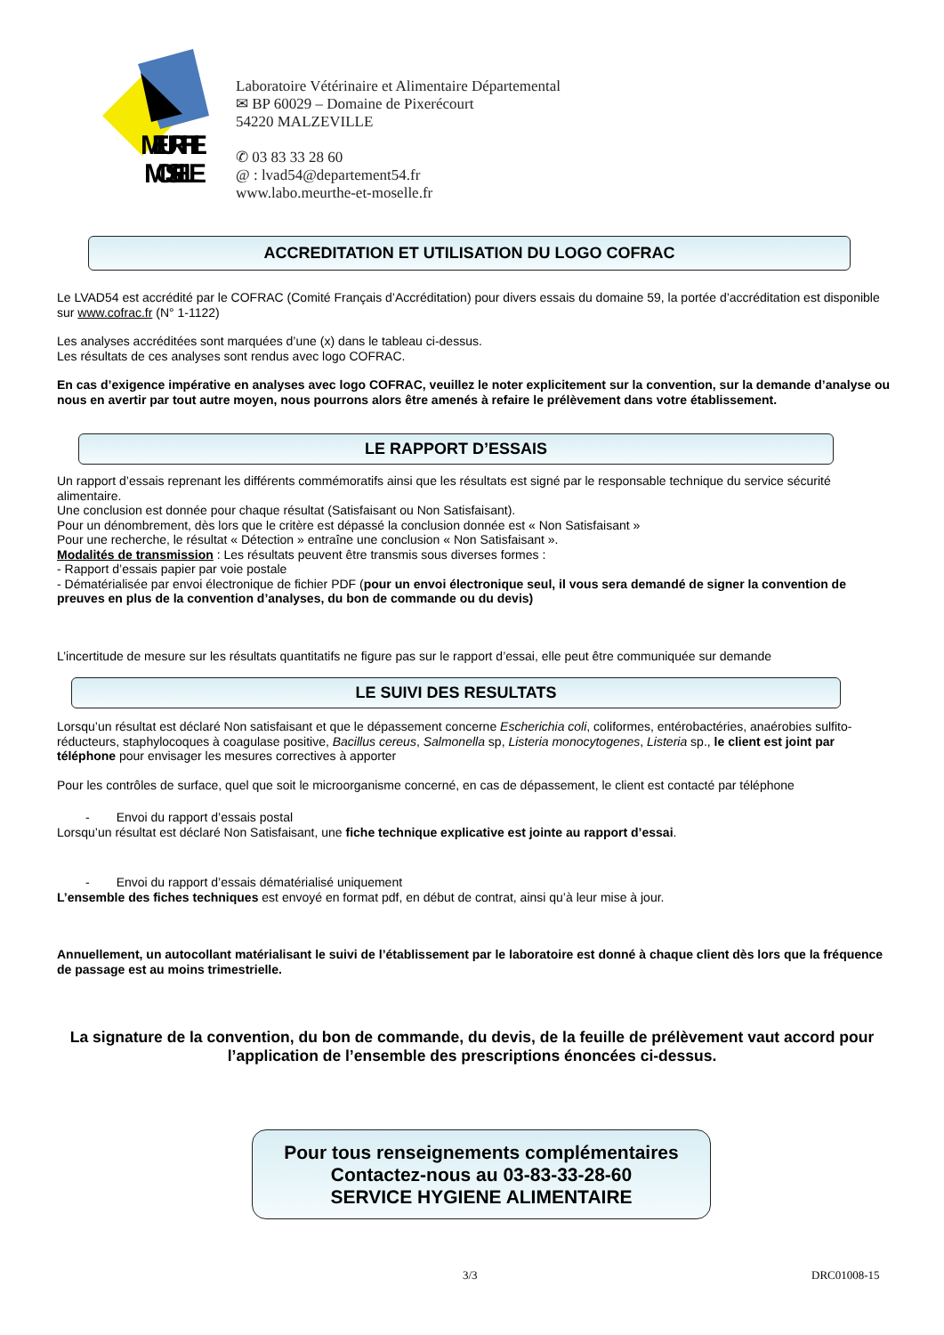MEURTHE
MOSELLE
Laboratoire Vétérinaire et Alimentaire Départemental
✉ BP 60029 – Domaine de Pixerécourt
54220 MALZEVILLE
✆ 03 83 33 28 60
@ : lvad54@departement54.fr
www.labo.meurthe-et-moselle.fr
ACCREDITATION ET UTILISATION DU LOGO COFRAC
Le LVAD54 est accrédité par le COFRAC (Comité Français d’Accréditation) pour divers essais du domaine 59, la portée d’accréditation est disponible sur www.cofrac.fr (N° 1-1122)
Les analyses accréditées sont marquées d’une (x) dans le tableau ci-dessus.
Les résultats de ces analyses sont rendus avec logo COFRAC.
En cas d’exigence impérative en analyses avec logo COFRAC, veuillez le noter explicitement sur la convention, sur la demande d’analyse ou nous en avertir par tout autre moyen, nous pourrons alors être amenés à refaire le prélèvement dans votre établissement.
LE RAPPORT D’ESSAIS
Un rapport d’essais reprenant les différents commémoratifs ainsi que les résultats est signé par le responsable technique du service sécurité alimentaire.
Une conclusion est donnée pour chaque résultat (Satisfaisant ou Non Satisfaisant).
Pour un dénombrement, dès lors que le critère est dépassé la conclusion donnée est « Non Satisfaisant »
Pour une recherche, le résultat « Détection » entraîne une conclusion « Non Satisfaisant ».
Modalités de transmission : Les résultats peuvent être transmis sous diverses formes :
- Rapport d’essais papier par voie postale
- Dématérialisée par envoi électronique de fichier PDF (pour un envoi électronique seul, il vous sera demandé de signer la convention de preuves en plus de la convention d’analyses, du bon de commande ou du devis)
L’incertitude de mesure sur les résultats quantitatifs ne figure pas sur le rapport d’essai, elle peut être communiquée sur demande
LE SUIVI DES RESULTATS
Lorsqu’un résultat est déclaré Non satisfaisant et que le dépassement concerne Escherichia coli, coliformes, entérobactéries, anaérobies sulfito-réducteurs, staphylocoques à coagulase positive, Bacillus cereus, Salmonella sp, Listeria monocytogenes, Listeria sp., le client est joint par téléphone pour envisager les mesures correctives à apporter
Pour les contrôles de surface, quel que soit le microorganisme concerné, en cas de dépassement, le client est contacté par téléphone
- Envoi du rapport d’essais postal
Lorsqu’un résultat est déclaré Non Satisfaisant, une fiche technique explicative est jointe au rapport d’essai.
- Envoi du rapport d’essais dématérialisé uniquement
L’ensemble des fiches techniques est envoyé en format pdf, en début de contrat, ainsi qu’à leur mise à jour.
Annuellement, un autocollant matérialisant le suivi de l’établissement par le laboratoire est donné à chaque client dès lors que la fréquence de passage est au moins trimestrielle.
La signature de la convention, du bon de commande, du devis, de la feuille de prélèvement vaut accord pour l’application de l’ensemble des prescriptions énoncées ci-dessus.
Pour tous renseignements complémentaires
Contactez-nous au 03-83-33-28-60
SERVICE HYGIENE ALIMENTAIRE
3/3 DRC01008-15